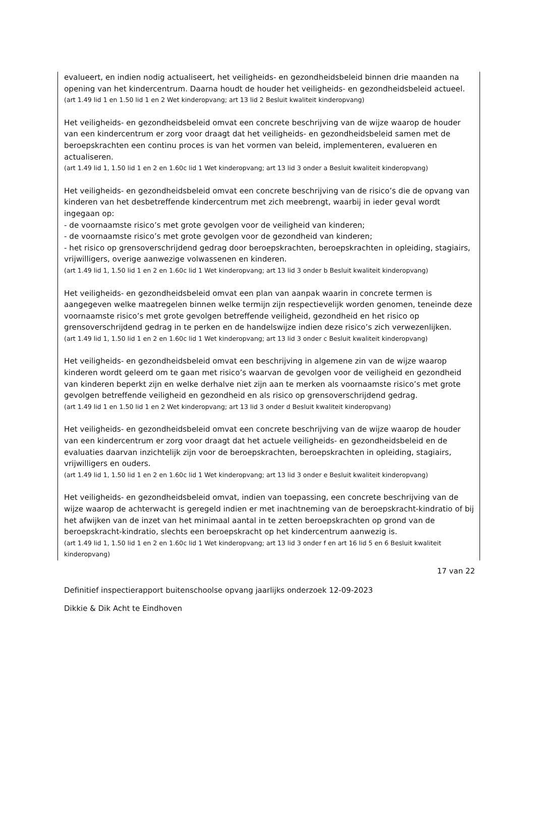evalueert, en indien nodig actualiseert, het veiligheids- en gezondheidsbeleid binnen drie maanden na opening van het kindercentrum. Daarna houdt de houder het veiligheids- en gezondheidsbeleid actueel.
(art 1.49 lid 1 en 1.50 lid 1 en 2 Wet kinderopvang; art 13 lid 2 Besluit kwaliteit kinderopvang)
Het veiligheids- en gezondheidsbeleid omvat een concrete beschrijving van de wijze waarop de houder van een kindercentrum er zorg voor draagt dat het veiligheids- en gezondheidsbeleid samen met de beroepskrachten een continu proces is van het vormen van beleid, implementeren, evalueren en actualiseren.
(art 1.49 lid 1, 1.50 lid 1 en 2 en 1.60c lid 1 Wet kinderopvang; art 13 lid 3 onder a Besluit kwaliteit kinderopvang)
Het veiligheids- en gezondheidsbeleid omvat een concrete beschrijving van de risico’s die de opvang van kinderen van het desbetreffende kindercentrum met zich meebrengt, waarbij in ieder geval wordt ingegaan op:
- de voornaamste risico’s met grote gevolgen voor de veiligheid van kinderen;
- de voornaamste risico’s met grote gevolgen voor de gezondheid van kinderen;
- het risico op grensoverschrijdend gedrag door beroepskrachten, beroepskrachten in opleiding, stagiairs, vrijwilligers, overige aanwezige volwassenen en kinderen.
(art 1.49 lid 1, 1.50 lid 1 en 2 en 1.60c lid 1 Wet kinderopvang; art 13 lid 3 onder b Besluit kwaliteit kinderopvang)
Het veiligheids- en gezondheidsbeleid omvat een plan van aanpak waarin in concrete termen is aangegeven welke maatregelen binnen welke termijn zijn respectievelijk worden genomen, teneinde deze voornaamste risico’s met grote gevolgen betreffende veiligheid, gezondheid en het risico op grensoverschrijdend gedrag in te perken en de handelswijze indien deze risico’s zich verwezenlijken.
(art 1.49 lid 1, 1.50 lid 1 en 2 en 1.60c lid 1 Wet kinderopvang; art 13 lid 3 onder c Besluit kwaliteit kinderopvang)
Het veiligheids- en gezondheidsbeleid omvat een beschrijving in algemene zin van de wijze waarop kinderen wordt geleerd om te gaan met risico’s waarvan de gevolgen voor de veiligheid en gezondheid van kinderen beperkt zijn en welke derhalve niet zijn aan te merken als voornaamste risico’s met grote gevolgen betreffende veiligheid en gezondheid en als risico op grensoverschrijdend gedrag.
(art 1.49 lid 1 en 1.50 lid 1 en 2 Wet kinderopvang; art 13 lid 3 onder d Besluit kwaliteit kinderopvang)
Het veiligheids- en gezondheidsbeleid omvat een concrete beschrijving van de wijze waarop de houder van een kindercentrum er zorg voor draagt dat het actuele veiligheids- en gezondheidsbeleid en de evaluaties daarvan inzichtelijk zijn voor de beroepskrachten, beroepskrachten in opleiding, stagiairs, vrijwilligers en ouders.
(art 1.49 lid 1, 1.50 lid 1 en 2 en 1.60c lid 1 Wet kinderopvang; art 13 lid 3 onder e Besluit kwaliteit kinderopvang)
Het veiligheids- en gezondheidsbeleid omvat, indien van toepassing, een concrete beschrijving van de wijze waarop de achterwacht is geregeld indien er met inachtneming van de beroepskracht-kindratio of bij het afwijken van de inzet van het minimaal aantal in te zetten beroepskrachten op grond van de beroepskracht-kindratio, slechts een beroepskracht op het kindercentrum aanwezig is.
(art 1.49 lid 1, 1.50 lid 1 en 2 en 1.60c lid 1 Wet kinderopvang; art 13 lid 3 onder f en art 16 lid 5 en 6 Besluit kwaliteit kinderopvang)
17 van 22
Definitief inspectierapport buitenschoolse opvang jaarlijks onderzoek 12-09-2023
Dikkie & Dik Acht te Eindhoven